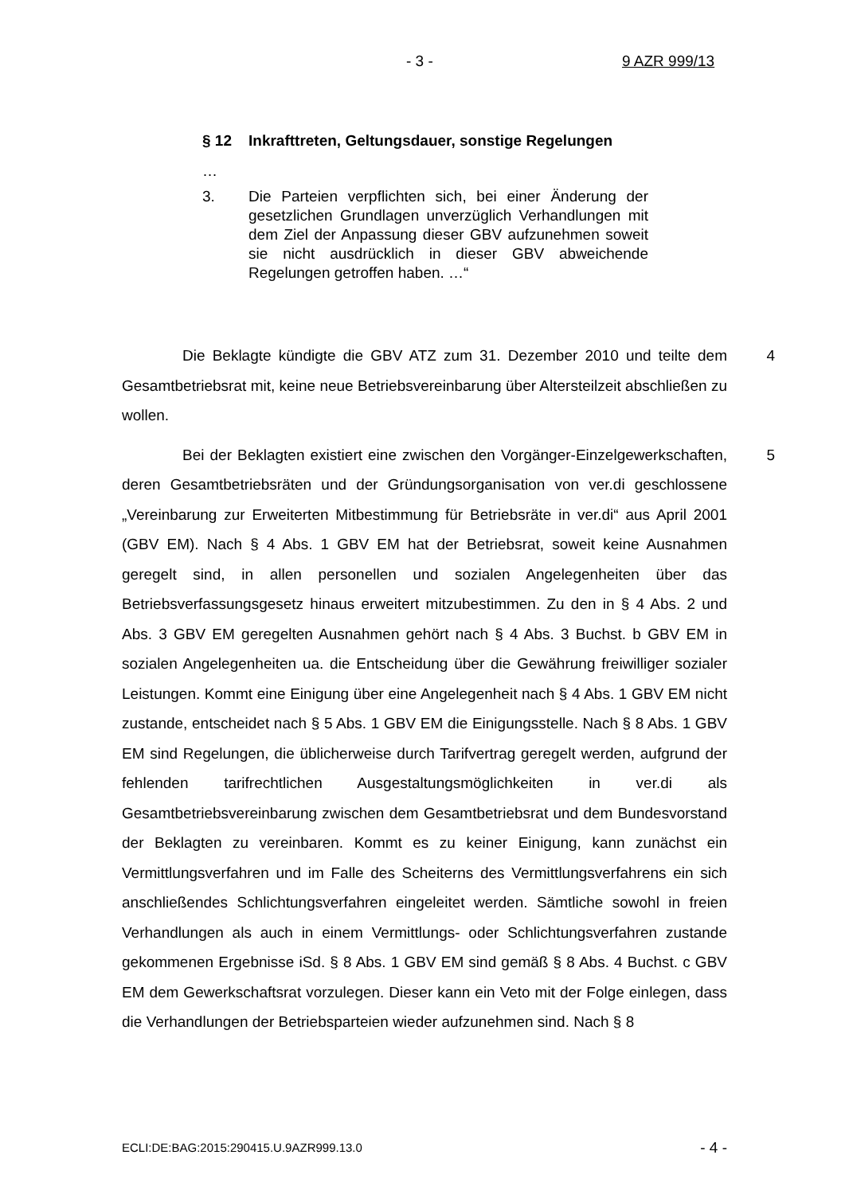- 3 - 9 AZR 999/13
§ 12 Inkrafttreten, Geltungsdauer, sonstige Regelungen
…
3. Die Parteien verpflichten sich, bei einer Änderung der gesetzlichen Grundlagen unverzüglich Verhandlungen mit dem Ziel der Anpassung dieser GBV aufzunehmen soweit sie nicht ausdrücklich in dieser GBV abweichende Regelungen getroffen haben. …“
4 Die Beklagte kündigte die GBV ATZ zum 31. Dezember 2010 und teilte dem Gesamtbetriebsrat mit, keine neue Betriebsvereinbarung über Altersteilzeit abschließen zu wollen.
5 Bei der Beklagten existiert eine zwischen den Vorgänger-Einzelgewerkschaften, deren Gesamtbetriebsräten und der Gründungsorganisation von ver.di geschlossene „Vereinbarung zur Erweiterten Mitbestimmung für Betriebsräte in ver.di“ aus April 2001 (GBV EM). Nach § 4 Abs. 1 GBV EM hat der Betriebsrat, soweit keine Ausnahmen geregelt sind, in allen personellen und sozialen Angelegenheiten über das Betriebsverfassungsgesetz hinaus erweitert mitzubestimmen. Zu den in § 4 Abs. 2 und Abs. 3 GBV EM geregelten Ausnahmen gehört nach § 4 Abs. 3 Buchst. b GBV EM in sozialen Angelegenheiten ua. die Entscheidung über die Gewährung freiwilliger sozialer Leistungen. Kommt eine Einigung über eine Angelegenheit nach § 4 Abs. 1 GBV EM nicht zustande, entscheidet nach § 5 Abs. 1 GBV EM die Einigungsstelle. Nach § 8 Abs. 1 GBV EM sind Regelungen, die üblicherweise durch Tarifvertrag geregelt werden, aufgrund der fehlenden tarifrechtlichen Ausgestaltungsmöglichkeiten in ver.di als Gesamtbetriebsvereinbarung zwischen dem Gesamtbetriebsrat und dem Bundesvorstand der Beklagten zu vereinbaren. Kommt es zu keiner Einigung, kann zunächst ein Vermittlungsverfahren und im Falle des Scheiterns des Vermittlungsverfahrens ein sich anschließendes Schlichtungsverfahren eingeleitet werden. Sämtliche sowohl in freien Verhandlungen als auch in einem Vermittlungs- oder Schlichtungsverfahren zustande gekommenen Ergebnisse iSd. § 8 Abs. 1 GBV EM sind gemäß § 8 Abs. 4 Buchst. c GBV EM dem Gewerkschaftsrat vorzulegen. Dieser kann ein Veto mit der Folge einlegen, dass die Verhandlungen der Betriebsparteien wieder aufzunehmen sind. Nach § 8
ECLI:DE:BAG:2015:290415.U.9AZR999.13.0 - 4 -